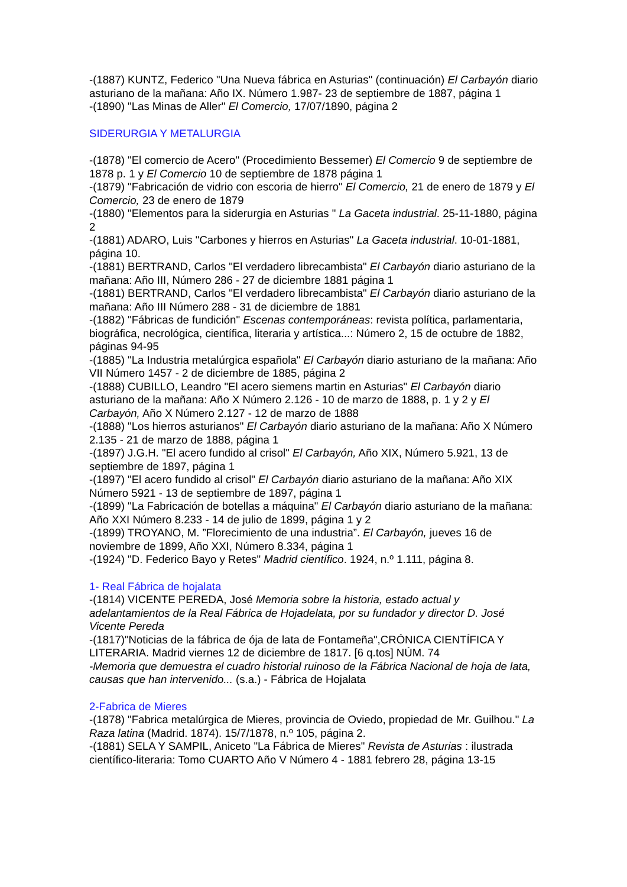-(1887) KUNTZ, Federico "Una Nueva fábrica en Asturias" (continuación) El Carbayón diario asturiano de la mañana: Año IX. Número 1.987- 23 de septiembre de 1887, página 1
-(1890) "Las Minas de Aller" El Comercio, 17/07/1890, página 2
SIDERURGIA Y METALURGIA
-(1878) "El comercio de Acero" (Procedimiento Bessemer) El Comercio 9 de septiembre de 1878 p. 1 y El Comercio 10 de septiembre de 1878 página 1
-(1879) "Fabricación de vidrio con escoria de hierro" El Comercio, 21 de enero de 1879 y El Comercio, 23 de enero de 1879
-(1880) "Elementos para la siderurgia en Asturias " La Gaceta industrial. 25-11-1880, página 2
-(1881) ADARO, Luis "Carbones y hierros en Asturias" La Gaceta industrial. 10-01-1881, página 10.
-(1881) BERTRAND, Carlos "El verdadero librecambista" El Carbayón diario asturiano de la mañana: Año III, Número 286 - 27 de diciembre 1881 página 1
-(1881) BERTRAND, Carlos "El verdadero librecambista" El Carbayón diario asturiano de la mañana: Año III Número 288 - 31 de diciembre de 1881
-(1882) "Fábricas de fundición" Escenas contemporáneas: revista política, parlamentaria, biográfica, necrológica, científica, literaria y artística...: Número 2, 15 de octubre de 1882, páginas 94-95
-(1885) "La Industria metalúrgica española" El Carbayón diario asturiano de la mañana: Año VII Número 1457 - 2 de diciembre de 1885, página 2
-(1888) CUBILLO, Leandro "El acero siemens martin en Asturias" El Carbayón diario asturiano de la mañana: Año X Número 2.126 - 10 de marzo de 1888, p. 1 y 2 y El Carbayón, Año X Número 2.127 - 12 de marzo de 1888
-(1888) "Los hierros asturianos" El Carbayón diario asturiano de la mañana: Año X Número 2.135 - 21 de marzo de 1888, página 1
-(1897) J.G.H. "El acero fundido al crisol" El Carbayón, Año XIX, Número 5.921, 13 de septiembre de 1897, página 1
-(1897) "El acero fundido al crisol" El Carbayón diario asturiano de la mañana: Año XIX Número 5921 - 13 de septiembre de 1897, página 1
-(1899) "La Fabricación de botellas a máquina" El Carbayón diario asturiano de la mañana: Año XXI Número 8.233 - 14 de julio de 1899, página 1 y 2
-(1899) TROYANO, M. ”Florecimiento de una industria”. El Carbayón, jueves 16 de noviembre de 1899, Año XXI, Número 8.334, página 1
-(1924) "D. Federico Bayo y Retes" Madrid científico. 1924, n.º 1.111, página 8.
1- Real Fábrica de hojalata
-(1814) VICENTE PEREDA, José Memoria sobre la historia, estado actual y adelantamientos de la Real Fábrica de Hojadelata, por su fundador y director D. José Vicente Pereda
-(1817)"Noticias de la fábrica de ója de lata de Fontameña",CRÓNICA CIENTÍFICA Y LITERARIA. Madrid viernes 12 de diciembre de 1817. [6 q.tos] NÚM. 74
-Memoria que demuestra el cuadro historial ruinoso de la Fábrica Nacional de hoja de lata, causas que han intervenido... (s.a.) - Fábrica de Hojalata
2-Fabrica de Mieres
-(1878) "Fabrica metalúrgica de Mieres, provincia de Oviedo, propiedad de Mr. Guilhou." La Raza latina (Madrid. 1874). 15/7/1878, n.º 105, página 2.
-(1881) SELA Y SAMPIL, Aniceto "La Fábrica de Mieres" Revista de Asturias : ilustrada científico-literaria: Tomo CUARTO Año V Número 4 - 1881 febrero 28, página 13-15